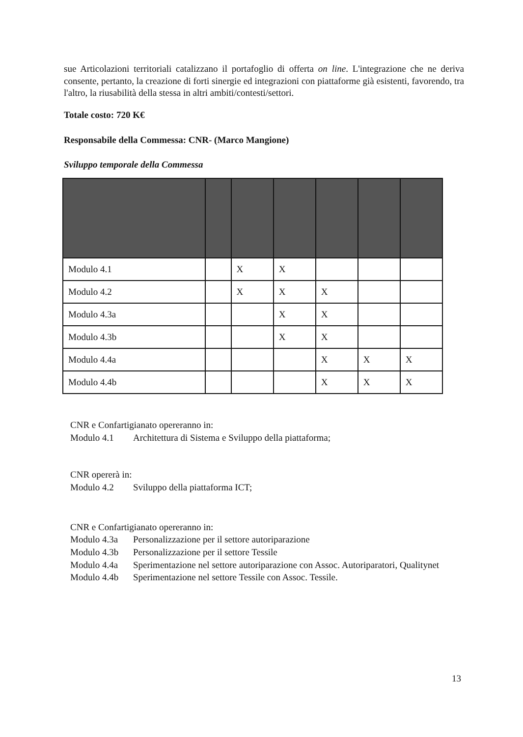sue Articolazioni territoriali catalizzano il portafoglio di offerta on line. L'integrazione che ne deriva consente, pertanto, la creazione di forti sinergie ed integrazioni con piattaforme già esistenti, favorendo, tra l'altro, la riusabilità della stessa in altri ambiti/contesti/settori.
Totale costo: 720 K€
Responsabile della Commessa: CNR- (Marco Mangione)
Sviluppo temporale della Commessa
| Modulo 4.1 | | X | X | | | |
| Modulo 4.2 | | X | X | X | | |
| Modulo 4.3a | | | X | X | | |
| Modulo 4.3b | | | X | X | | |
| Modulo 4.4a | | | | X | X | X |
| Modulo 4.4b | | | | X | X | X |
CNR e Confartigianato opereranno in:
Modulo 4.1 Architettura di Sistema e Sviluppo della piattaforma;
CNR opererà in:
Modulo 4.2 Sviluppo della piattaforma ICT;
CNR e Confartigianato opereranno in:
Modulo 4.3a Personalizzazione per il settore autoriparazione
Modulo 4.3b Personalizzazione per il settore Tessile
Modulo 4.4a Sperimentazione nel settore autoriparazione con Assoc. Autoriparatori, Qualitynet
Modulo 4.4b Sperimentazione nel settore Tessile con Assoc. Tessile.
13